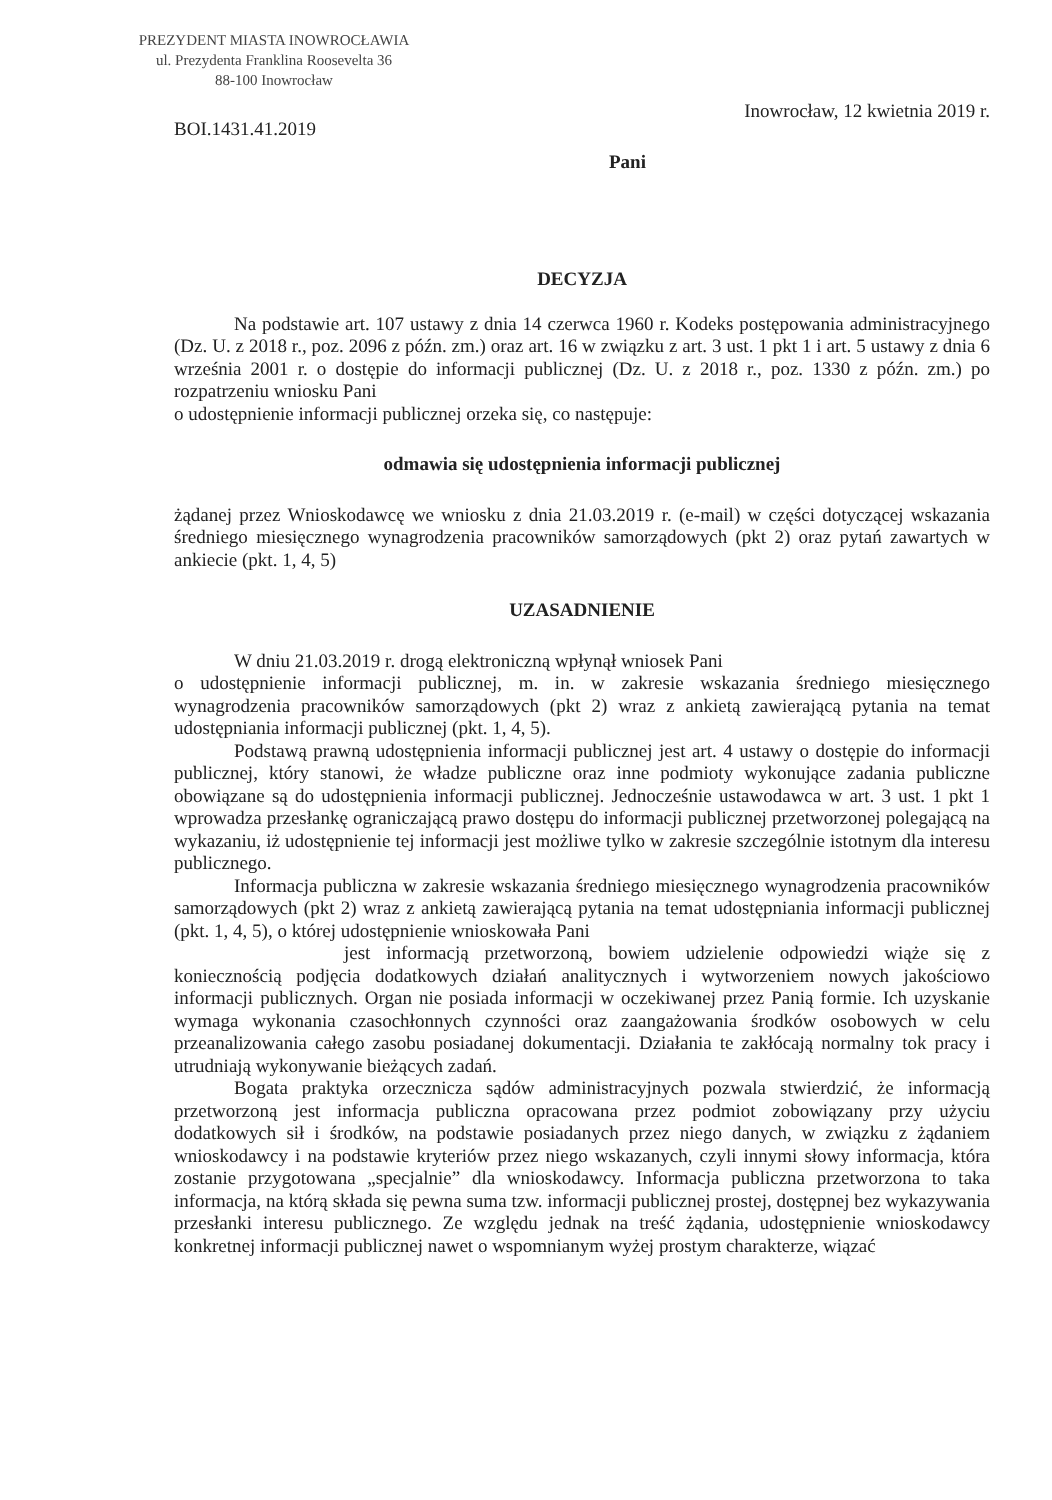PREZYDENT MIASTA INOWROCŁAWIA
ul. Prezydenta Franklina Roosevelta 36
88-100 Inowrocław
BOI.1431.41.2019 Inowrocław, 12 kwietnia 2019 r.
Pani
DECYZJA
Na podstawie art. 107 ustawy z dnia 14 czerwca 1960 r. Kodeks postępowania administracyjnego (Dz. U. z 2018 r., poz. 2096 z późn. zm.) oraz art. 16 w związku z art. 3 ust. 1 pkt 1 i art. 5 ustawy z dnia 6 września 2001 r. o dostępie do informacji publicznej (Dz. U. z 2018 r., poz. 1330 z późn. zm.) po rozpatrzeniu wniosku Pani
o udostępnienie informacji publicznej orzeka się, co następuje:
odmawia się udostępnienia informacji publicznej
żądanej przez Wnioskodawcę we wniosku z dnia 21.03.2019 r. (e-mail) w części dotyczącej wskazania średniego miesięcznego wynagrodzenia pracowników samorządowych (pkt 2) oraz pytań zawartych w ankiecie (pkt. 1, 4, 5)
UZASADNIENIE
W dniu 21.03.2019 r. drogą elektroniczną wpłynął wniosek Pani
o udostępnienie informacji publicznej, m. in. w zakresie wskazania średniego miesięcznego wynagrodzenia pracowników samorządowych (pkt 2) wraz z ankietą zawierającą pytania na temat udostępniania informacji publicznej (pkt. 1, 4, 5).
Podstawą prawną udostępnienia informacji publicznej jest art. 4 ustawy o dostępie do informacji publicznej, który stanowi, że władze publiczne oraz inne podmioty wykonujące zadania publiczne obowiązane są do udostępnienia informacji publicznej. Jednocześnie ustawodawca w art. 3 ust. 1 pkt 1 wprowadza przesłankę ograniczającą prawo dostępu do informacji publicznej przetworzonej polegającą na wykazaniu, iż udostępnienie tej informacji jest możliwe tylko w zakresie szczególnie istotnym dla interesu publicznego.
Informacja publiczna w zakresie wskazania średniego miesięcznego wynagrodzenia pracowników samorządowych (pkt 2) wraz z ankietą zawierającą pytania na temat udostępniania informacji publicznej (pkt. 1, 4, 5), o której udostępnienie wnioskowała Pani
jest informacją przetworzoną, bowiem udzielenie odpowiedzi wiąże się z koniecznością podjęcia dodatkowych działań analitycznych i wytworzeniem nowych jakościowo informacji publicznych. Organ nie posiada informacji w oczekiwanej przez Panią formie. Ich uzyskanie wymaga wykonania czasochłonnych czynności oraz zaangażowania środków osobowych w celu przeanalizowania całego zasobu posiadanej dokumentacji. Działania te zakłócają normalny tok pracy i utrudniają wykonywanie bieżących zadań.
Bogata praktyka orzecznicza sądów administracyjnych pozwala stwierdzić, że informacją przetworzoną jest informacja publiczna opracowana przez podmiot zobowiązany przy użyciu dodatkowych sił i środków, na podstawie posiadanych przez niego danych, w związku z żądaniem wnioskodawcy i na podstawie kryteriów przez niego wskazanych, czyli innymi słowy informacja, która zostanie przygotowana „specjalnie” dla wnioskodawcy. Informacja publiczna przetworzona to taka informacja, na którą składa się pewna suma tzw. informacji publicznej prostej, dostępnej bez wykazywania przesłanki interesu publicznego. Ze względu jednak na treść żądania, udostępnienie wnioskodawcy konkretnej informacji publicznej nawet o wspomnianym wyżej prostym charakterze, wiązać